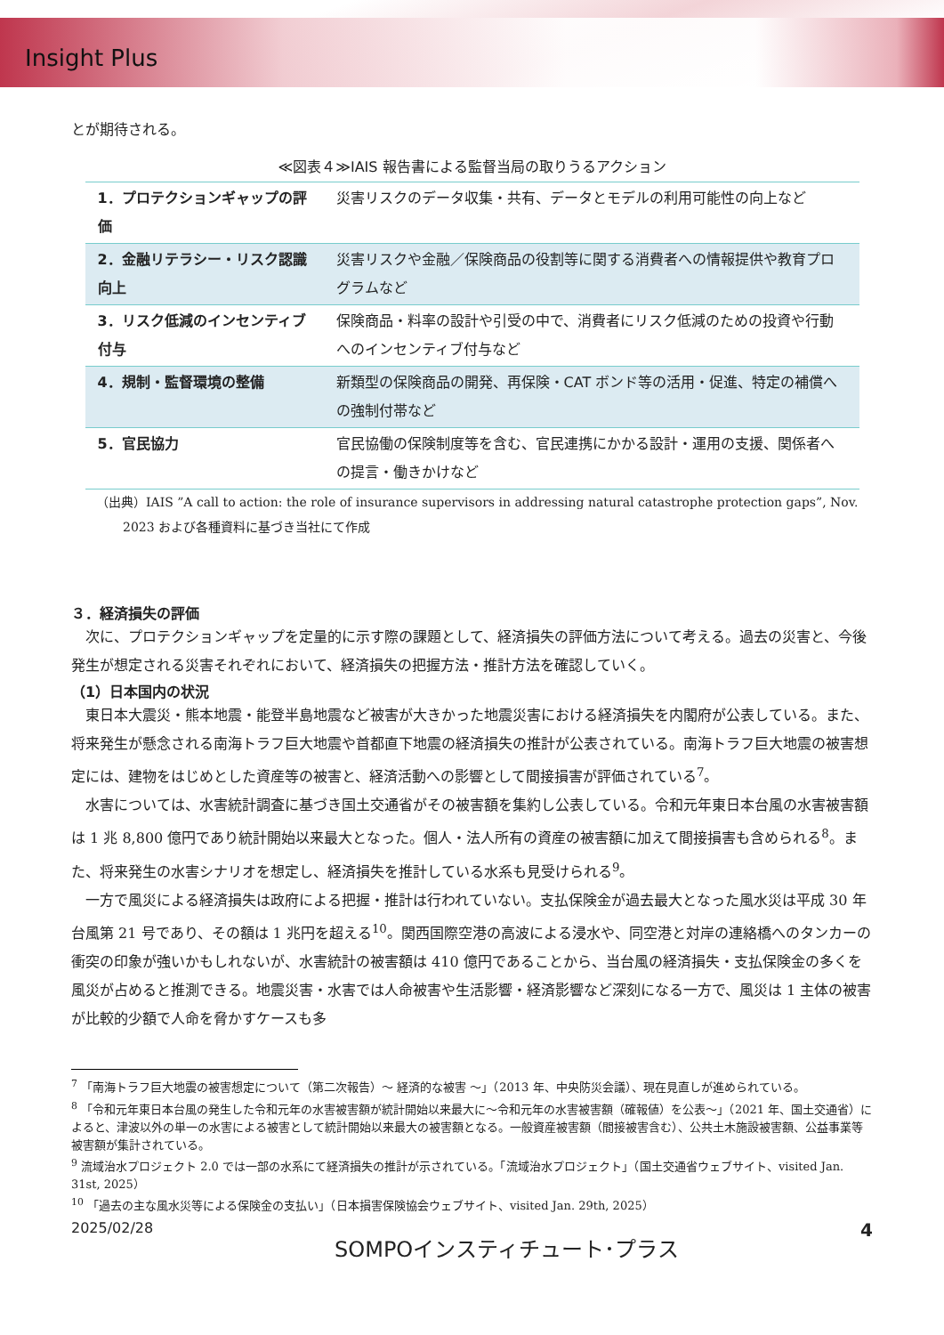Insight Plus
とが期待される。
≪図表４≫IAIS 報告書による監督当局の取りうるアクション
| 1．プロテクションギャップの評価 | 災害リスクのデータ収集・共有、データとモデルの利用可能性の向上など |
| 2．金融リテラシー・リスク認識向上 | 災害リスクや金融／保険商品の役割等に関する消費者への情報提供や教育プログラムなど |
| 3．リスク低減のインセンティブ付与 | 保険商品・料率の設計や引受の中で、消費者にリスク低減のための投資や行動へのインセンティブ付与など |
| 4．規制・監督環境の整備 | 新類型の保険商品の開発、再保険・CAT ボンド等の活用・促進、特定の補償への強制付帯など |
| 5．官民協力 | 官民協働の保険制度等を含む、官民連携にかかる設計・運用の支援、関係者への提言・働きかけなど |
（出典）IAIS ”A call to action: the role of insurance supervisors in addressing natural catastrophe protection gaps”, Nov. 2023 および各種資料に基づき当社にて作成
３．経済損失の評価
次に、プロテクションギャップを定量的に示す際の課題として、経済損失の評価方法について考える。過去の災害と、今後発生が想定される災害それぞれにおいて、経済損失の把握方法・推計方法を確認していく。
（1）日本国内の状況
東日本大震災・熊本地震・能登半島地震など被害が大きかった地震災害における経済損失を内閣府が公表している。また、将来発生が懸念される南海トラフ巨大地震や首都直下地震の経済損失の推計が公表されている。南海トラフ巨大地震の被害想定には、建物をはじめとした資産等の被害と、経済活動への影響として間接損害が評価されている<sup>7</sup>。
水害については、水害統計調査に基づき国土交通省がその被害額を集約し公表している。令和元年東日本台風の水害被害額は 1 兆 8,800 億円であり統計開始以来最大となった。個人・法人所有の資産の被害額に加えて間接損害も含められる<sup>8</sup>。また、将来発生の水害シナリオを想定し、経済損失を推計している水系も見受けられる<sup>9</sup>。
一方で風災による経済損失は政府による把握・推計は行われていない。支払保険金が過去最大となった風水災は平成 30 年台風第 21 号であり、その額は 1 兆円を超える<sup>10</sup>。関西国際空港の高波による浸水や、同空港と対岸の連絡橋へのタンカーの衝突の印象が強いかもしれないが、水害統計の被害額は 410 億円であることから、当台風の経済損失・支払保険金の多くを風災が占めると推測できる。地震災害・水害では人命被害や生活影響・経済影響など深刻になる一方で、風災は 1 主体の被害が比較的少額で人命を脅かすケースも多
<sup>7</sup> 「南海トラフ巨大地震の被害想定について（第二次報告）～ 経済的な被害 ～」（2013 年、中央防災会議）、現在見直しが進められている。
<sup>8</sup> 「令和元年東日本台風の発生した令和元年の水害被害額が統計開始以来最大に～令和元年の水害被害額（確報値）を公表～」（2021 年、国土交通省）によると、津波以外の単一の水害による被害として統計開始以来最大の被害額となる。一般資産被害額（間接被害含む）、公共土木施設被害額、公益事業等被害額が集計されている。
<sup>9</sup> 流域治水プロジェクト 2.0 では一部の水系にて経済損失の推計が示されている。「流域治水プロジェクト」（国土交通省ウェブサイト、visited Jan. 31st, 2025）
<sup>10</sup> 「過去の主な風水災等による保険金の支払い」（日本損害保険協会ウェブサイト、visited Jan. 29th, 2025）
2025/02/28 SOMPOインスティチュート･プラス 4